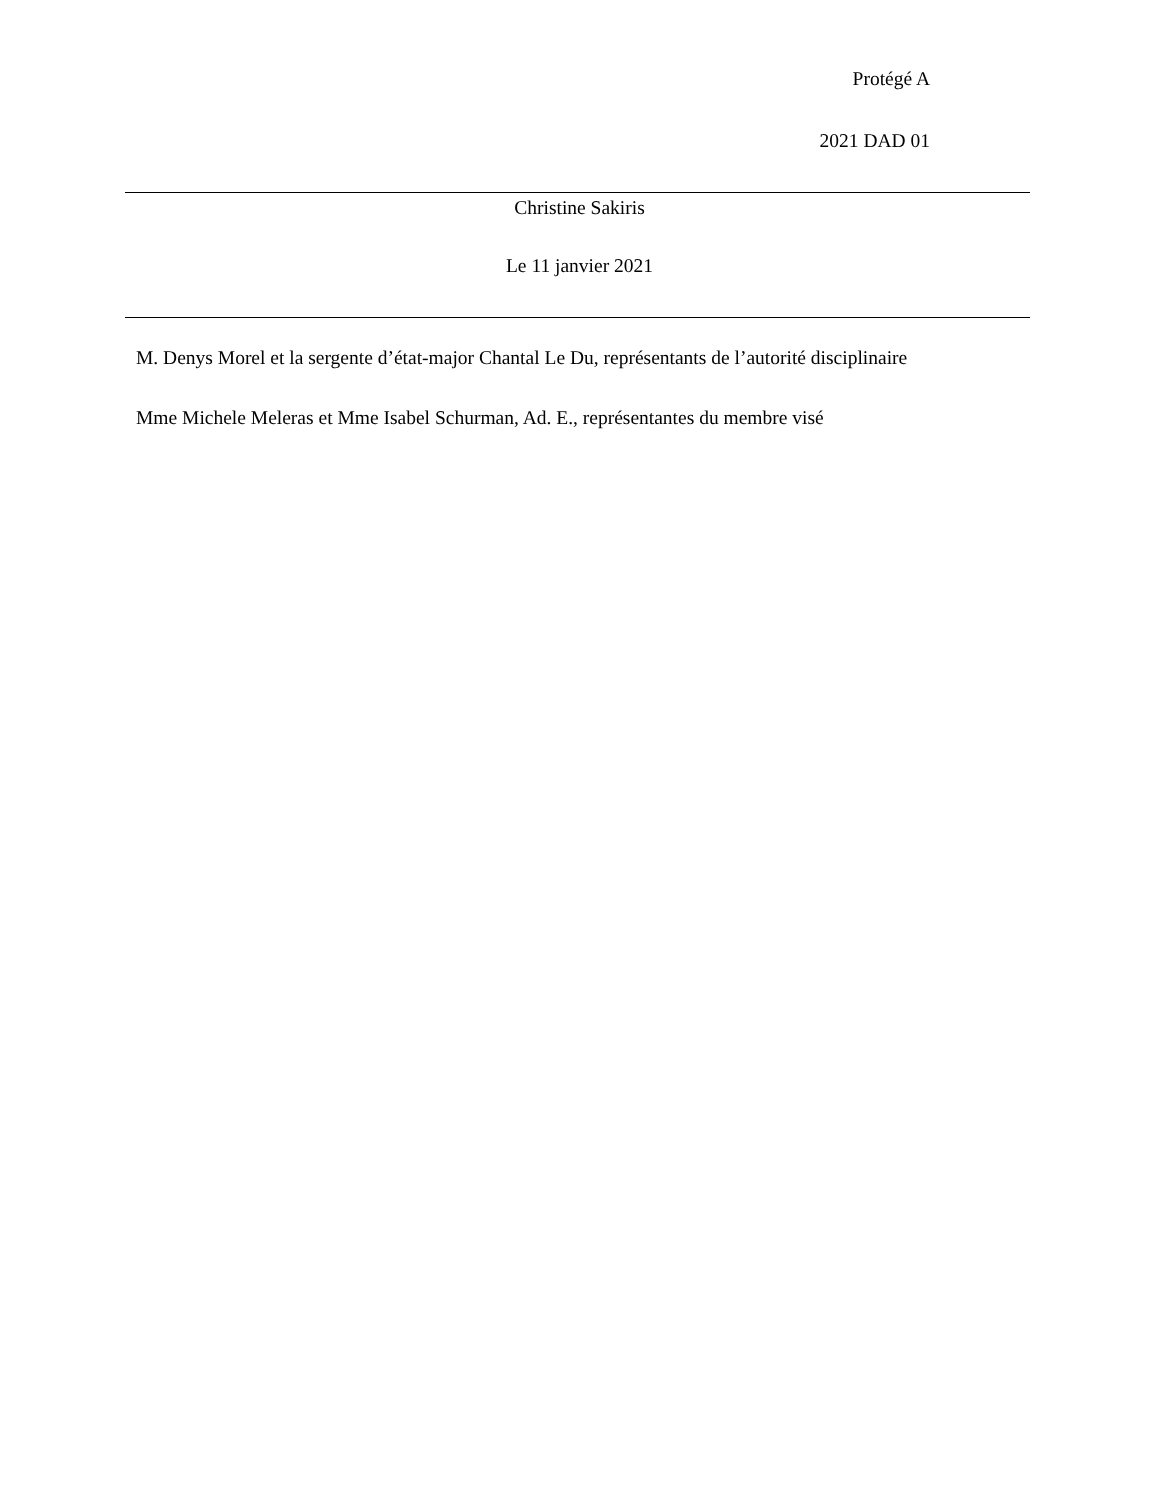Protégé A
2021 DAD 01
Christine Sakiris
Le 11 janvier 2021
M. Denys Morel et la sergente d’état-major Chantal Le Du, représentants de l’autorité disciplinaire
Mme Michele Meleras et Mme Isabel Schurman, Ad. E., représentantes du membre visé